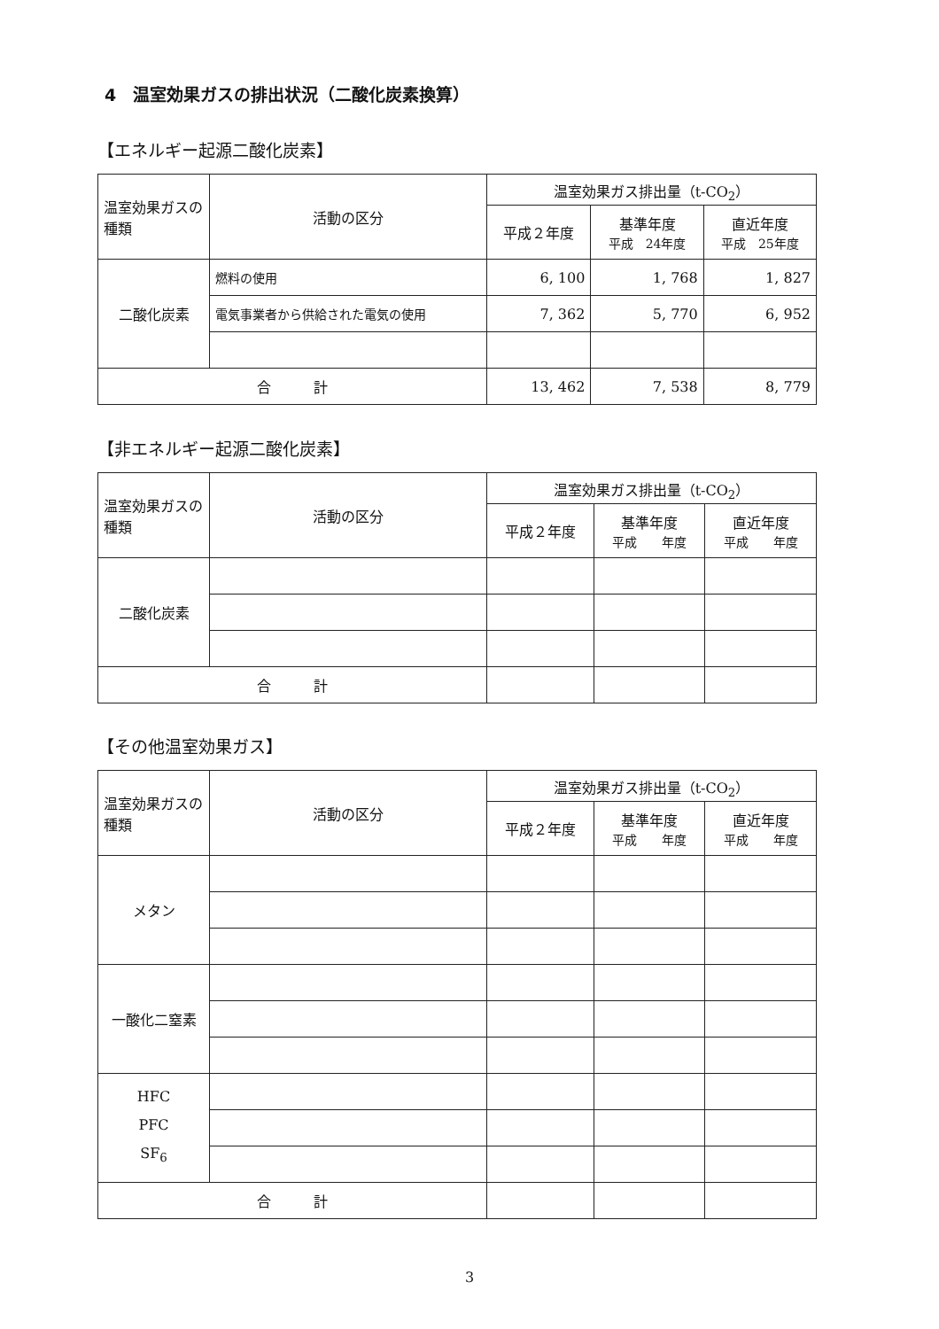4　温室効果ガスの排出状況（二酸化炭素換算）
【エネルギー起源二酸化炭素】
| 温室効果ガスの種類 | 活動の区分 | 温室効果ガス排出量（t-CO<sub>2</sub>） | | |
| --- | --- | --- | --- | --- |
| | | 平成２年度 | 基準年度 平成 24年度 | 直近年度 平成 25年度 |
| 二酸化炭素 | 燃料の使用 | 6, 100 | 1, 768 | 1, 827 |
| | 電気事業者から供給された電気の使用 | 7, 362 | 5, 770 | 6, 952 |
| 合 計 | | 13, 462 | 7, 538 | 8, 779 |
【非エネルギー起源二酸化炭素】
| 温室効果ガスの種類 | 活動の区分 | 温室効果ガス排出量（t-CO<sub>2</sub>） | | |
| --- | --- | --- | --- | --- |
| | | 平成２年度 | 基準年度 平成 年度 | 直近年度 平成 年度 |
| 二酸化炭素 | | | | |
| 合 計 | | | | |
【その他温室効果ガス】
| 温室効果ガスの種類 | 活動の区分 | 温室効果ガス排出量（t-CO<sub>2</sub>） | | |
| --- | --- | --- | --- | --- |
| | | 平成２年度 | 基準年度 平成 年度 | 直近年度 平成 年度 |
| メタン | | | | |
| 一酸化二窒素 | | | | |
| HFC PFC SF<sub>6</sub> | | | | |
| 合 計 | | | | |
3